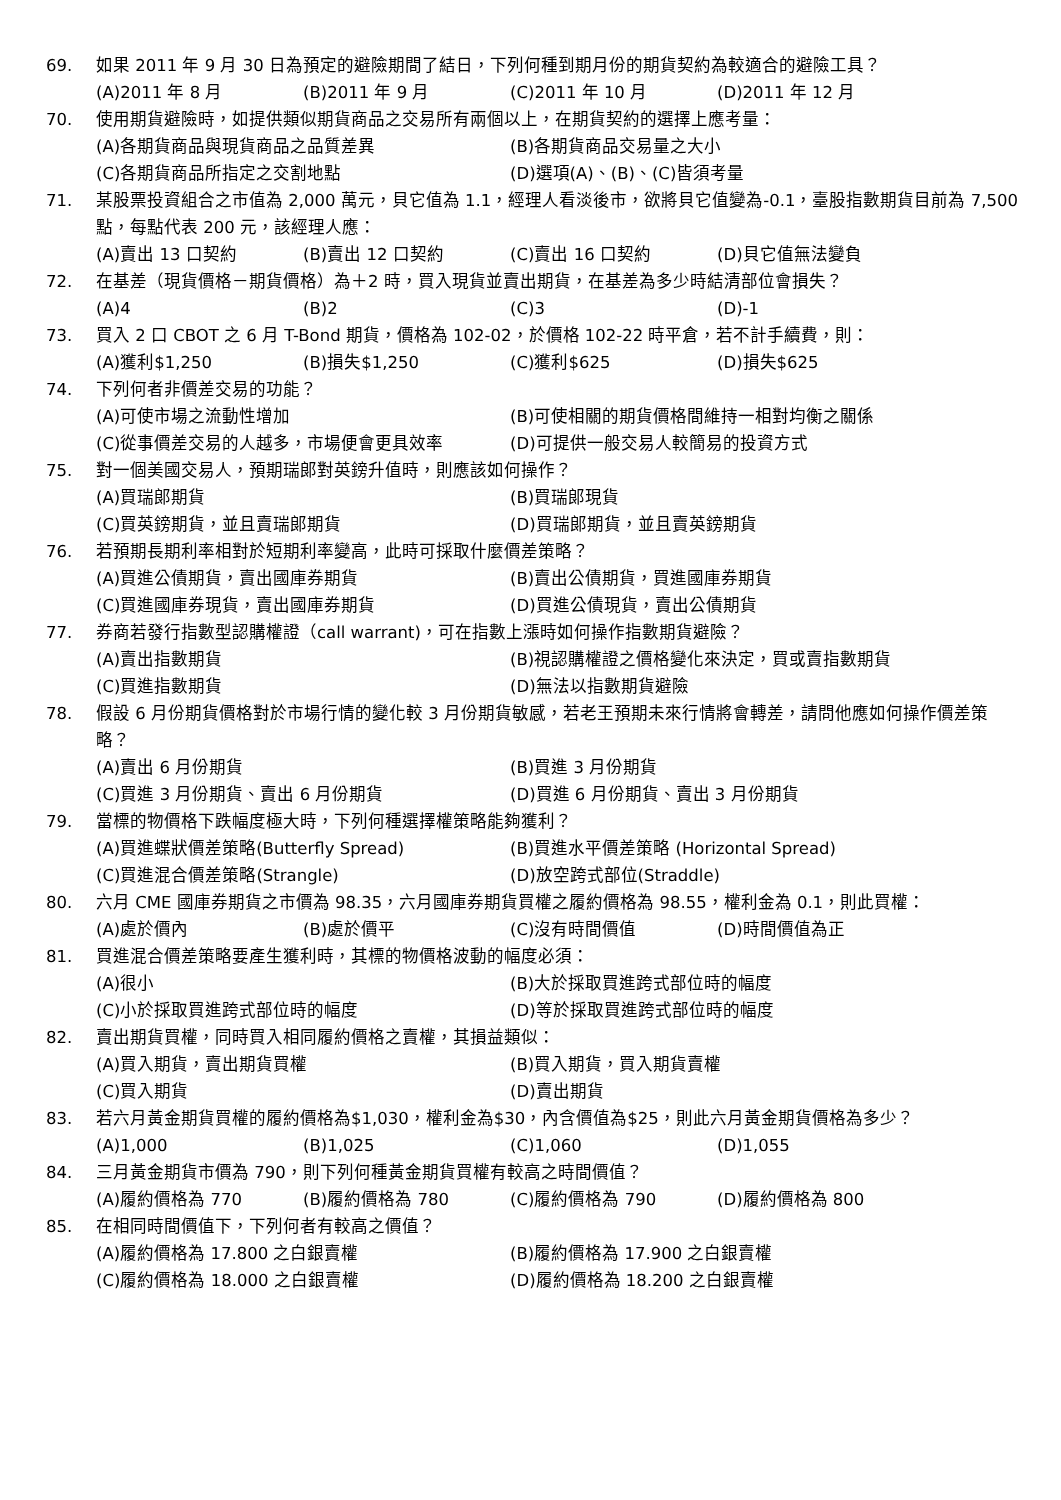69. 如果 2011 年 9 月 30 日為預定的避險期間了結日，下列何種到期月份的期貨契約為較適合的避險工具？
(A)2011 年 8 月
(B)2011 年 9 月
(C)2011 年 10 月
(D)2011 年 12 月
70. 使用期貨避險時，如提供類似期貨商品之交易所有兩個以上，在期貨契約的選擇上應考量：
(A)各期貨商品與現貨商品之品質差異
(B)各期貨商品交易量之大小
(C)各期貨商品所指定之交割地點
(D)選項(A)、(B)、(C)皆須考量
71. 某股票投資組合之市值為 2,000 萬元，貝它值為 1.1，經理人看淡後市，欲將貝它值變為-0.1，臺股指數期貨目前為 7,500 點，每點代表 200 元，該經理人應：
(A)賣出 13 口契約
(B)賣出 12 口契約
(C)賣出 16 口契約
(D)貝它值無法變負
72. 在基差（現貨價格－期貨價格）為＋2 時，買入現貨並賣出期貨，在基差為多少時結清部位會損失？
(A)4
(B)2
(C)3
(D)-1
73. 買入 2 口 CBOT 之 6 月 T-Bond 期貨，價格為 102-02，於價格 102-22 時平倉，若不計手續費，則：
(A)獲利$1,250
(B)損失$1,250
(C)獲利$625
(D)損失$625
74. 下列何者非價差交易的功能？
(A)可使市場之流動性增加
(B)可使相關的期貨價格間維持一相對均衡之關係
(C)從事價差交易的人越多，市場便會更具效率
(D)可提供一般交易人較簡易的投資方式
75. 對一個美國交易人，預期瑞郎對英鎊升值時，則應該如何操作？
(A)買瑞郎期貨
(B)買瑞郎現貨
(C)買英鎊期貨，並且賣瑞郎期貨
(D)買瑞郎期貨，並且賣英鎊期貨
76. 若預期長期利率相對於短期利率變高，此時可採取什麼價差策略？
(A)買進公債期貨，賣出國庫券期貨
(B)賣出公債期貨，買進國庫券期貨
(C)買進國庫券現貨，賣出國庫券期貨
(D)買進公債現貨，賣出公債期貨
77. 券商若發行指數型認購權證（call warrant)，可在指數上漲時如何操作指數期貨避險？
(A)賣出指數期貨
(B)視認購權證之價格變化來決定，買或賣指數期貨
(C)買進指數期貨
(D)無法以指數期貨避險
78. 假設 6 月份期貨價格對於市場行情的變化較 3 月份期貨敏感，若老王預期未來行情將會轉差，請問他應如何操作價差策略？
(A)賣出 6 月份期貨
(B)買進 3 月份期貨
(C)買進 3 月份期貨、賣出 6 月份期貨
(D)買進 6 月份期貨、賣出 3 月份期貨
79. 當標的物價格下跌幅度極大時，下列何種選擇權策略能夠獲利？
(A)買進蝶狀價差策略(Butterfly Spread)
(B)買進水平價差策略 (Horizontal Spread)
(C)買進混合價差策略(Strangle)
(D)放空跨式部位(Straddle)
80. 六月 CME 國庫券期貨之市價為 98.35，六月國庫券期貨買權之履約價格為 98.55，權利金為 0.1，則此買權：
(A)處於價內
(B)處於價平
(C)沒有時間價值
(D)時間價值為正
81. 買進混合價差策略要產生獲利時，其標的物價格波動的幅度必須：
(A)很小
(B)大於採取買進跨式部位時的幅度
(C)小於採取買進跨式部位時的幅度
(D)等於採取買進跨式部位時的幅度
82. 賣出期貨買權，同時買入相同履約價格之賣權，其損益類似：
(A)買入期貨，賣出期貨買權
(B)買入期貨，買入期貨賣權
(C)買入期貨
(D)賣出期貨
83. 若六月黃金期貨買權的履約價格為$1,030，權利金為$30，內含價值為$25，則此六月黃金期貨價格為多少？
(A)1,000
(B)1,025
(C)1,060
(D)1,055
84. 三月黃金期貨市價為 790，則下列何種黃金期貨買權有較高之時間價值？
(A)履約價格為 770
(B)履約價格為 780
(C)履約價格為 790
(D)履約價格為 800
85. 在相同時間價值下，下列何者有較高之價值？
(A)履約價格為 17.800 之白銀賣權
(B)履約價格為 17.900 之白銀賣權
(C)履約價格為 18.000 之白銀賣權
(D)履約價格為 18.200 之白銀賣權